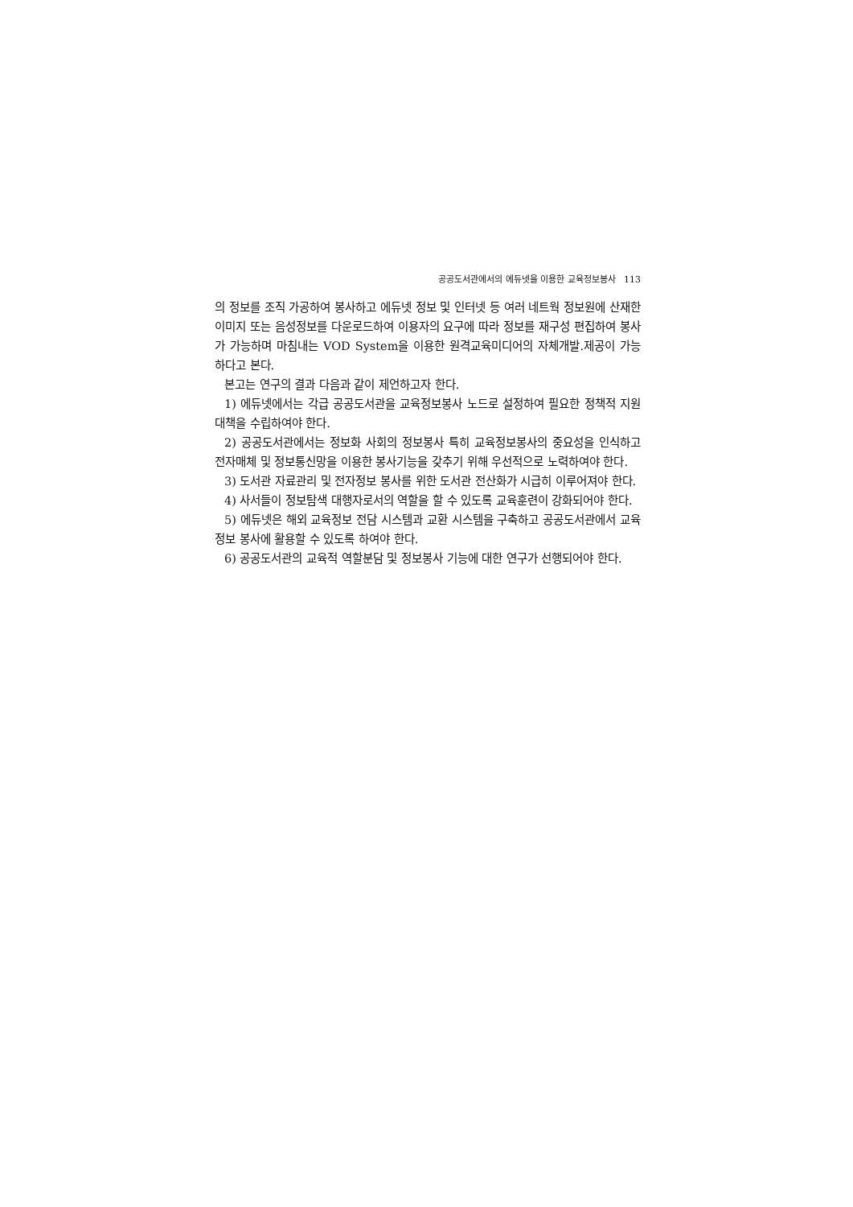공공도서관에서의 에듀넷을 이용한 교육정보봉사 113
의 정보를 조직 가공하여 봉사하고 에듀넷 정보 및 인터넷 등 여러 네트웍 정보원에 산재한 이미지 또는 음성정보를 다운로드하여 이용자의 요구에 따라 정보를 재구성 편집하여 봉사가 가능하며 마침내는 VOD System을 이용한 원격교육미디어의 자체개발.제공이 가능하다고 본다.
본고는 연구의 결과 다음과 같이 제언하고자 한다.
1) 에듀넷에서는 각급 공공도서관을 교육정보봉사 노드로 설정하여 필요한 정책적 지원 대책을 수립하여야 한다.
2) 공공도서관에서는 정보화 사회의 정보봉사 특히 교육정보봉사의 중요성을 인식하고 전자매체 및 정보통신망을 이용한 봉사기능을 갖추기 위해 우선적으로 노력하여야 한다.
3) 도서관 자료관리 및 전자정보 봉사를 위한 도서관 전산화가 시급히 이루어져야 한다.
4) 사서들이 정보탐색 대행자로서의 역할을 할 수 있도록 교육훈련이 강화되어야 한다.
5) 에듀넷은 해외 교육정보 전담 시스템과 교환 시스템을 구축하고 공공도서관에서 교육정보 봉사에 활용할 수 있도록 하여야 한다.
6) 공공도서관의 교육적 역할분담 및 정보봉사 기능에 대한 연구가 선행되어야 한다.